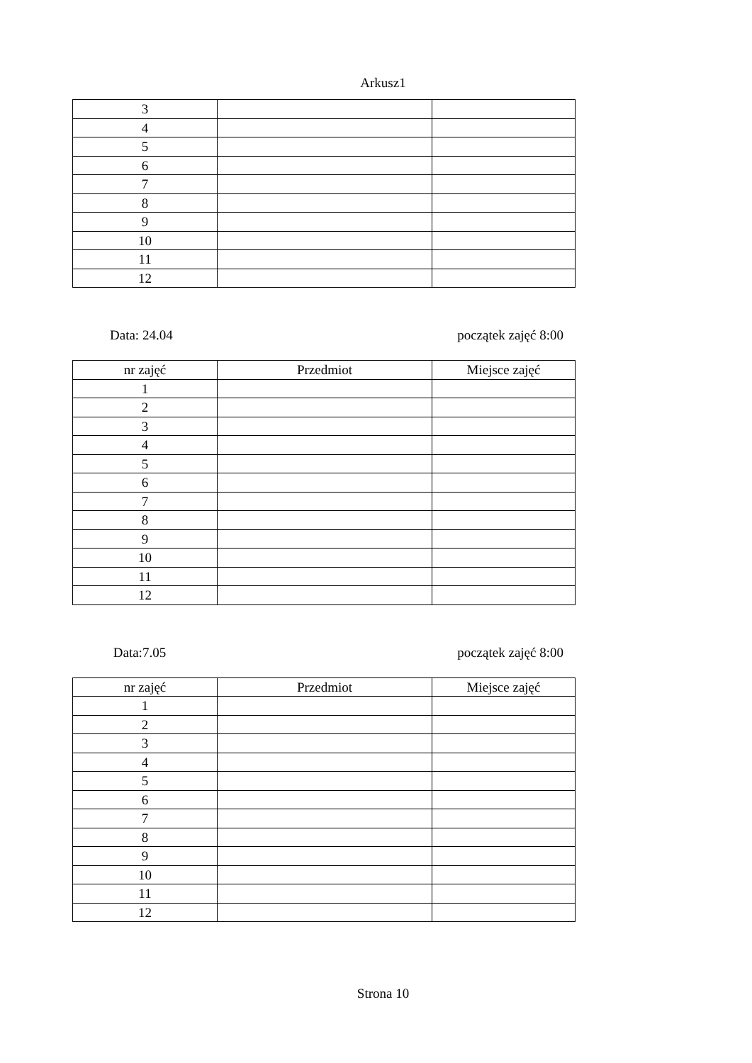Arkusz1
| 3 | | |
| 4 | | |
| 5 | | |
| 6 | | |
| 7 | | |
| 8 | | |
| 9 | | |
| 10 | | |
| 11 | | |
| 12 | | |
Data: 24.04 początek zajęć 8:00
| nr zajęć | Przedmiot | Miejsce zajęć |
| --- | --- | --- |
| 1 | | |
| 2 | | |
| 3 | | |
| 4 | | |
| 5 | | |
| 6 | | |
| 7 | | |
| 8 | | |
| 9 | | |
| 10 | | |
| 11 | | |
| 12 | | |
Data:7.05 początek zajęć 8:00
| nr zajęć | Przedmiot | Miejsce zajęć |
| --- | --- | --- |
| 1 | | |
| 2 | | |
| 3 | | |
| 4 | | |
| 5 | | |
| 6 | | |
| 7 | | |
| 8 | | |
| 9 | | |
| 10 | | |
| 11 | | |
| 12 | | |
Strona 10